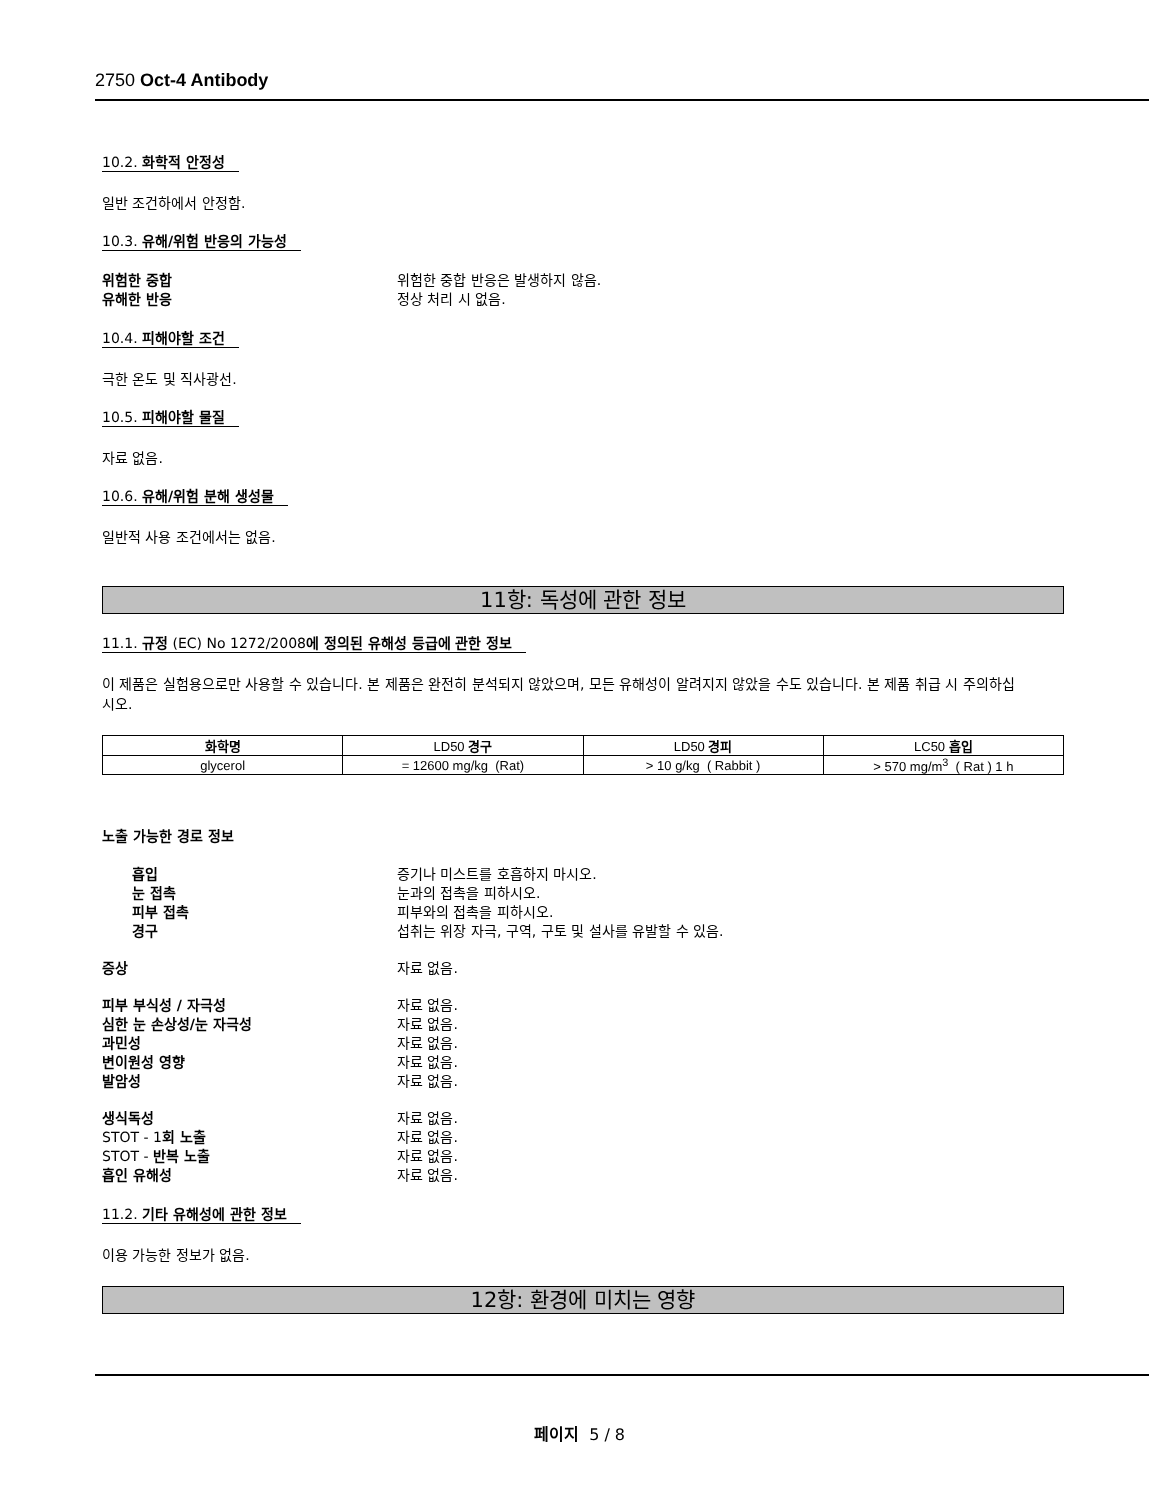2750 Oct-4 Antibody
10.2. 화학적 안정성
일반 조건하에서 안정함.
10.3. 유해/위험 반응의 가능성
위험한 중합 위험한 중합 반응은 발생하지 않음. 유해한 반응 정상 처리 시 없음.
10.4. 피해야할 조건
극한 온도 및 직사광선.
10.5. 피해야할 물질
자료 없음.
10.6. 유해/위험 분해 생성물
일반적 사용 조건에서는 없음.
11항: 독성에 관한 정보
11.1. 규정 (EC) No 1272/2008에 정의된 유해성 등급에 관한 정보
이 제품은 실험용으로만 사용할 수 있습니다. 본 제품은 완전히 분석되지 않았으며, 모든 유해성이 알려지지 않았을 수도 있습니다. 본 제품 취급 시 주의하십시오.
| 화학명 | LD50 경구 | LD50 경피 | LC50 흡입 |
| --- | --- | --- | --- |
| glycerol | = 12600 mg/kg (Rat) | > 10 g/kg ( Rabbit ) | > 570 mg/m<sup>3</sup> ( Rat ) 1 h |
노출 가능한 경로 정보
흡입 증기나 미스트를 호흡하지 마시오. 눈 접촉 눈과의 접촉을 피하시오. 피부 접촉 피부와의 접촉을 피하시오. 경구 섭취는 위장 자극, 구역, 구토 및 설사를 유발할 수 있음.
증상 자료 없음.
피부 부식성 / 자극성 자료 없음. 심한 눈 손상성/눈 자극성 자료 없음. 과민성 자료 없음. 변이원성 영향 자료 없음. 발암성 자료 없음.
생식독성 자료 없음. STOT - 1회 노출 자료 없음. STOT - 반복 노출 자료 없음. 흡인 유해성 자료 없음.
11.2. 기타 유해성에 관한 정보
이용 가능한 정보가 없음.
12항: 환경에 미치는 영향
페이지 5 / 8